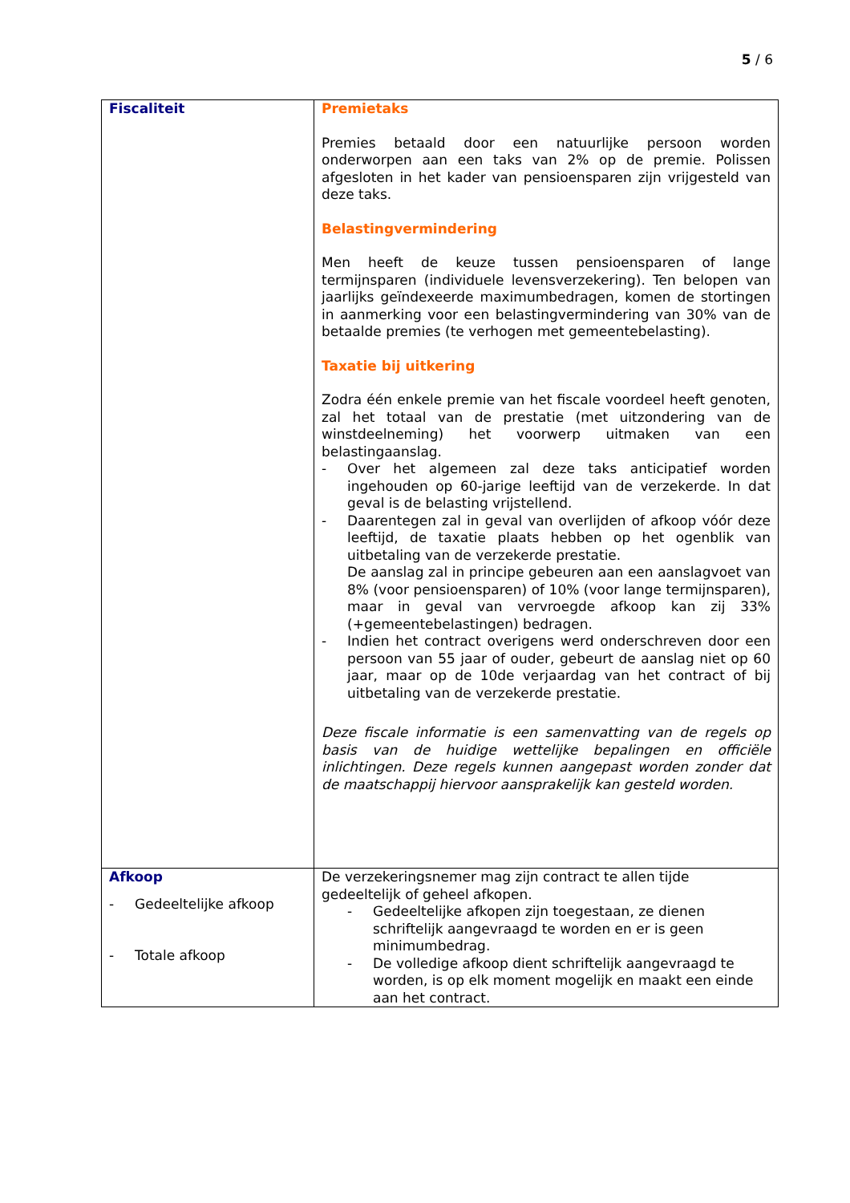5 / 6
| Fiscaliteit | Premietaks Premies betaald door een natuurlijke persoon worden onderworpen aan een taks van 2% op de premie. Polissen afgesloten in het kader van pensioensparen zijn vrijgesteld van deze taks. Belastingvermindering Men heeft de keuze tussen pensioensparen of lange termijnsparen (individuele levensverzekering). Ten belopen van jaarlijks geïndexeerde maximumbedragen, komen de stortingen in aanmerking voor een belastingvermindering van 30% van de betaalde premies (te verhogen met gemeentebelasting). Taxatie bij uitkering Zodra één enkele premie van het fiscale voordeel heeft genoten, zal het totaal van de prestatie (met uitzondering van de winstdeelneming) het voorwerp uitmaken van een belastingaanslag. - Over het algemeen zal deze taks anticipatief worden ingehouden op 60-jarige leeftijd van de verzekerde. In dat geval is de belasting vrijstellend. - Daarentegen zal in geval van overlijden of afkoop vóór deze leeftijd, de taxatie plaats hebben op het ogenblik van uitbetaling van de verzekerde prestatie. De aanslag zal in principe gebeuren aan een aanslagvoet van 8% (voor pensioensparen) of 10% (voor lange termijnsparen), maar in geval van vervroegde afkoop kan zij 33% (+gemeentebelastingen) bedragen. - Indien het contract overigens werd onderschreven door een persoon van 55 jaar of ouder, gebeurt de aanslag niet op 60 jaar, maar op de 10de verjaardag van het contract of bij uitbetaling van de verzekerde prestatie. Deze fiscale informatie is een samenvatting van de regels op basis van de huidige wettelijke bepalingen en officiële inlichtingen. Deze regels kunnen aangepast worden zonder dat de maatschappij hiervoor aansprakelijk kan gesteld worden. |
| Afkoop - Gedeeltelijke afkoop - Totale afkoop | De verzekeringsnemer mag zijn contract te allen tijde gedeeltelijk of geheel afkopen. - Gedeeltelijke afkopen zijn toegestaan, ze dienen schriftelijk aangevraagd te worden en er is geen minimumbedrag. - De volledige afkoop dient schriftelijk aangevraagd te worden, is op elk moment mogelijk en maakt een einde aan het contract. |